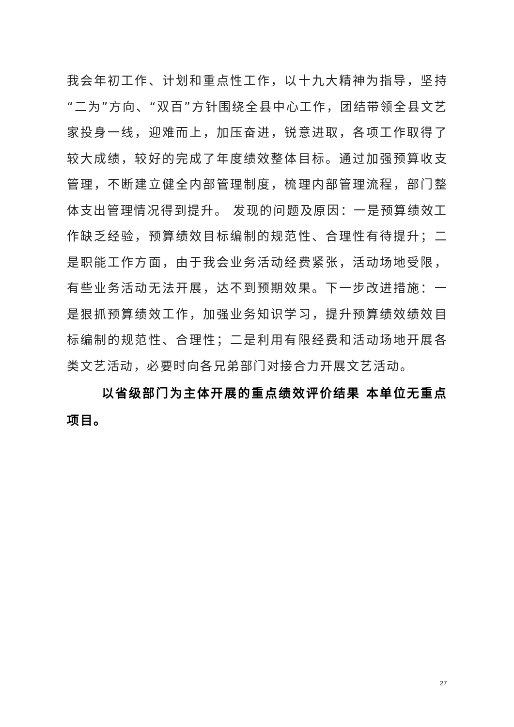我会年初工作、计划和重点性工作，以十九大精神为指导，坚持“二为”方向、“双百”方针围绕全县中心工作，团结带领全县文艺家投身一线，迎难而上，加压奋进，锐意进取，各项工作取得了较大成绩，较好的完成了年度绩效整体目标。通过加强预算收支管理，不断建立健全内部管理制度，梳理内部管理流程，部门整体支出管理情况得到提升。 发现的问题及原因：一是预算绩效工作缺乏经验，预算绩效目标编制的规范性、合理性有待提升；二是职能工作方面，由于我会业务活动经费紧张，活动场地受限，有些业务活动无法开展，达不到预期效果。下一步改进措施：一是狠抓预算绩效工作，加强业务知识学习，提升预算绩效绩效目标编制的规范性、合理性；二是利用有限经费和活动场地开展各类文艺活动，必要时向各兄弟部门对接合力开展文艺活动。
以省级部门为主体开展的重点绩效评价结果 本单位无重点项目。
27